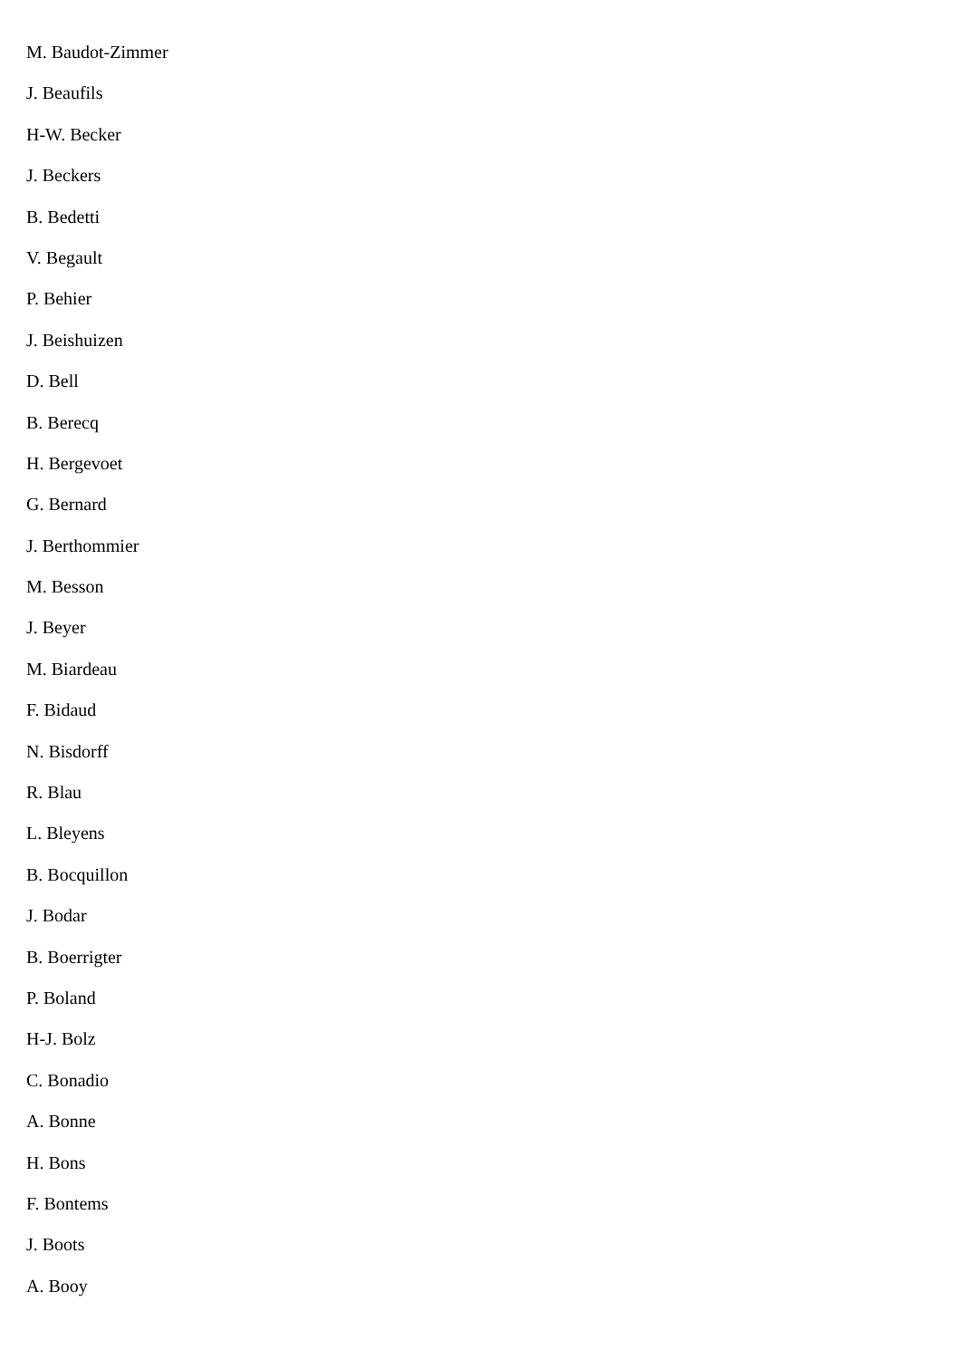M. Baudot-Zimmer
J. Beaufils
H-W. Becker
J. Beckers
B. Bedetti
V. Begault
P. Behier
J. Beishuizen
D. Bell
B. Berecq
H. Bergevoet
G. Bernard
J. Berthommier
M. Besson
J. Beyer
M. Biardeau
F. Bidaud
N. Bisdorff
R. Blau
L. Bleyens
B. Bocquillon
J. Bodar
B. Boerrigter
P. Boland
H-J. Bolz
C. Bonadio
A. Bonne
H. Bons
F. Bontems
J. Boots
A. Booy